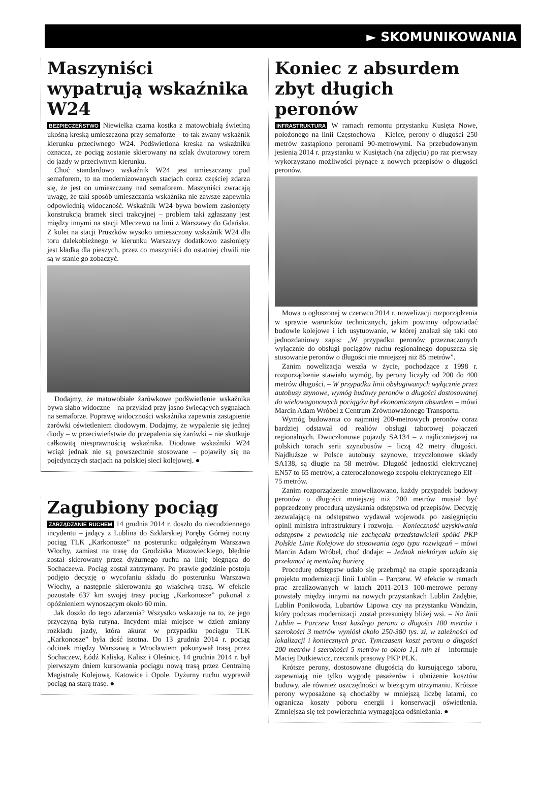► SKOMUNIKOWANIA
Maszyniści wypatrują wskaźnika W24
BEZPIECZEŃSTWO Niewielka czarna kostka z matowobiałą świetlną ukośną kreską umieszczona przy semaforze – to tak zwany wskaźnik kierunku przeciwnego W24. Podświetlona kreska na wskaźniku oznacza, że pociąg zostanie skierowany na szlak dwutorowy torem do jazdy w przeciwnym kierunku.
Choć standardowo wskaźnik W24 jest umieszczany pod semaforem, to na modernizowanych stacjach coraz częściej zdarza się, że jest on umieszczany nad semaforem. Maszyniści zwracają uwagę, że taki sposób umieszczania wskaźnika nie zawsze zapewnia odpowiednią widoczność. Wskaźnik W24 bywa bowiem zasłonięty konstrukcją bramek sieci trakcyjnej – problem taki zgłaszany jest między innymi na stacji Mleczewo na linii z Warszawy do Gdańska. Z kolei na stacji Pruszków wysoko umieszczony wskaźnik W24 dla toru dalekobieżnego w kierunku Warszawy dodatkowo zasłonięty jest kładką dla pieszych, przez co maszyniści do ostatniej chwili nie są w stanie go zobaczyć.
Dodajmy, że matowobiałe żarówkowe podświetlenie wskaźnika bywa słabo widoczne – na przykład przy jasno świecących sygnałach na semaforze. Poprawę widoczności wskaźnika zapewnia zastąpienie żarówki oświetleniem diodowym. Dodajmy, że wypalenie się jednej diody – w przeciwieństwie do przepalenia się żarówki – nie skutkuje całkowitą niesprawnością wskaźnika. Diodowe wskaźniki W24 wciąż jednak nie są powszechnie stosowane – pojawiły się na pojedynczych stacjach na polskiej sieci kolejowej. ●
Zagubiony pociąg
ZARZĄDZANIE RUCHEM 14 grudnia 2014 r. doszło do niecodziennego incydentu – jadący z Lublina do Szklarskiej Poręby Górnej nocny pociąg TLK „Karkonosze” na posterunku odgałęźnym Warszawa Włochy, zamiast na trasę do Grodziska Mazowieckiego, błędnie został skierowany przez dyżurnego ruchu na linię biegnącą do Sochaczewa. Pociąg został zatrzymany. Po prawie godzinie postoju podjęto decyzję o wycofaniu składu do posterunku Warszawa Włochy, a następnie skierowaniu go właściwą trasą. W efekcie pozostałe 637 km swojej trasy pociąg „Karkonosze” pokonał z opóźnieniem wynoszącym około 60 min.
Jak doszło do tego zdarzenia? Wszystko wskazuje na to, że jego przyczyną była rutyna. Incydent miał miejsce w dzień zmiany rozkładu jazdy, która akurat w przypadku pociągu TLK „Karkonosze” była dość istotna. Do 13 grudnia 2014 r. pociąg odcinek między Warszawą a Wrocławiem pokonywał trasą przez Sochaczew, Łódź Kaliską, Kalisz i Oleśnicę. 14 grudnia 2014 r. był pierwszym dniem kursowania pociągu nową trasą przez Centralną Magistralę Kolejową, Katowice i Opole. Dyżurny ruchu wyprawił pociąg na starą trasę. ●
Koniec z absurdem zbyt długich peronów
INFRASTRUKTURA W ramach remontu przystanku Kusięta Nowe, położonego na linii Częstochowa – Kielce, perony o długości 250 metrów zastąpiono peronami 90-metrowymi. Na przebudowanym jesienią 2014 r. przystanku w Kusiętach (na zdjęciu) po raz pierwszy wykorzystano możliwości płynące z nowych przepisów o długości peronów.
Mowa o ogłoszonej w czerwcu 2014 r. nowelizacji rozporządzenia w sprawie warunków technicznych, jakim powinny odpowiadać budowle kolejowe i ich usytuowanie, w której znalazł się taki oto jednozdaniowy zapis: „W przypadku peronów przeznaczonych wyłącznie do obsługi pociągów ruchu regionalnego dopuszcza się stosowanie peronów o długości nie mniejszej niż 85 metrów”.
Zanim nowelizacja weszła w życie, pochodzące z 1998 r. rozporządzenie stawiało wymóg, by perony liczyły od 200 do 400 metrów długości. – W przypadku linii obsługiwanych wyłącznie przez autobusy szynowe, wymóg budowy peronów o długości dostosowanej do wielowagonowych pociągów był ekonomicznym absurdem – mówi Marcin Adam Wróbel z Centrum Zrównoważonego Transportu.
Wymóg budowania co najmniej 200-metrowych peronów coraz bardziej odstawał od realiów obsługi taborowej połączeń regionalnych. Dwuczłonowe pojazdy SA134 – z najliczniejszej na polskich torach serii szynobusów – liczą 42 metry długości. Najdłuższe w Polsce autobusy szynowe, trzyczłonowe składy SA138, są długie na 58 metrów. Długość jednostki elektrycznej EN57 to 65 metrów, a czteroczłonowego zespołu elektrycznego Elf – 75 metrów.
Zanim rozporządzenie znowelizowano, każdy przypadek budowy peronów o długości mniejszej niż 200 metrów musiał być poprzedzony procedurą uzyskania odstępstwa od przepisów. Decyzję zezwalającą na odstępstwo wydawał wojewoda po zasięgnięciu opinii ministra infrastruktury i rozwoju. – Konieczność uzyskiwania odstępstw z pewnością nie zachęcała przedstawicieli spółki PKP Polskie Linie Kolejowe do stosowania tego typu rozwiązań – mówi Marcin Adam Wróbel, choć dodaje: – Jednak niektórym udało się przełamać tę mentalną barierę.
Procedurę odstępstw udało się przebrnąć na etapie sporządzania projektu modernizacji linii Lublin – Parczew. W efekcie w ramach prac zrealizowanych w latach 2011-2013 100-metrowe perony powstały między innymi na nowych przystankach Lublin Zadębie, Lublin Ponikwoda, Lubartów Lipowa czy na przystanku Wandzin, który podczas modernizacji został przesunięty bliżej wsi. – Na linii Lublin – Parczew koszt każdego peronu o długości 100 metrów i szerokości 3 metrów wyniósł około 250-380 tys. zł, w zależności od lokalizacji i koniecznych prac. Tymczasem koszt peronu o długości 200 metrów i szerokości 5 metrów to około 1,1 mln zł – informuje Maciej Dutkiewicz, rzecznik prasowy PKP PLK.
Krótsze perony, dostosowane długością do kursującego taboru, zapewniają nie tylko wygodę pasażerów i obniżenie kosztów budowy, ale również oszczędności w bieżącym utrzymaniu. Krótsze perony wyposażone są chociażby w mniejszą liczbę latarni, co ogranicza koszty poboru energii i konserwacji oświetlenia. Zmniejsza się też powierzchnia wymagająca odśnieżania. ●